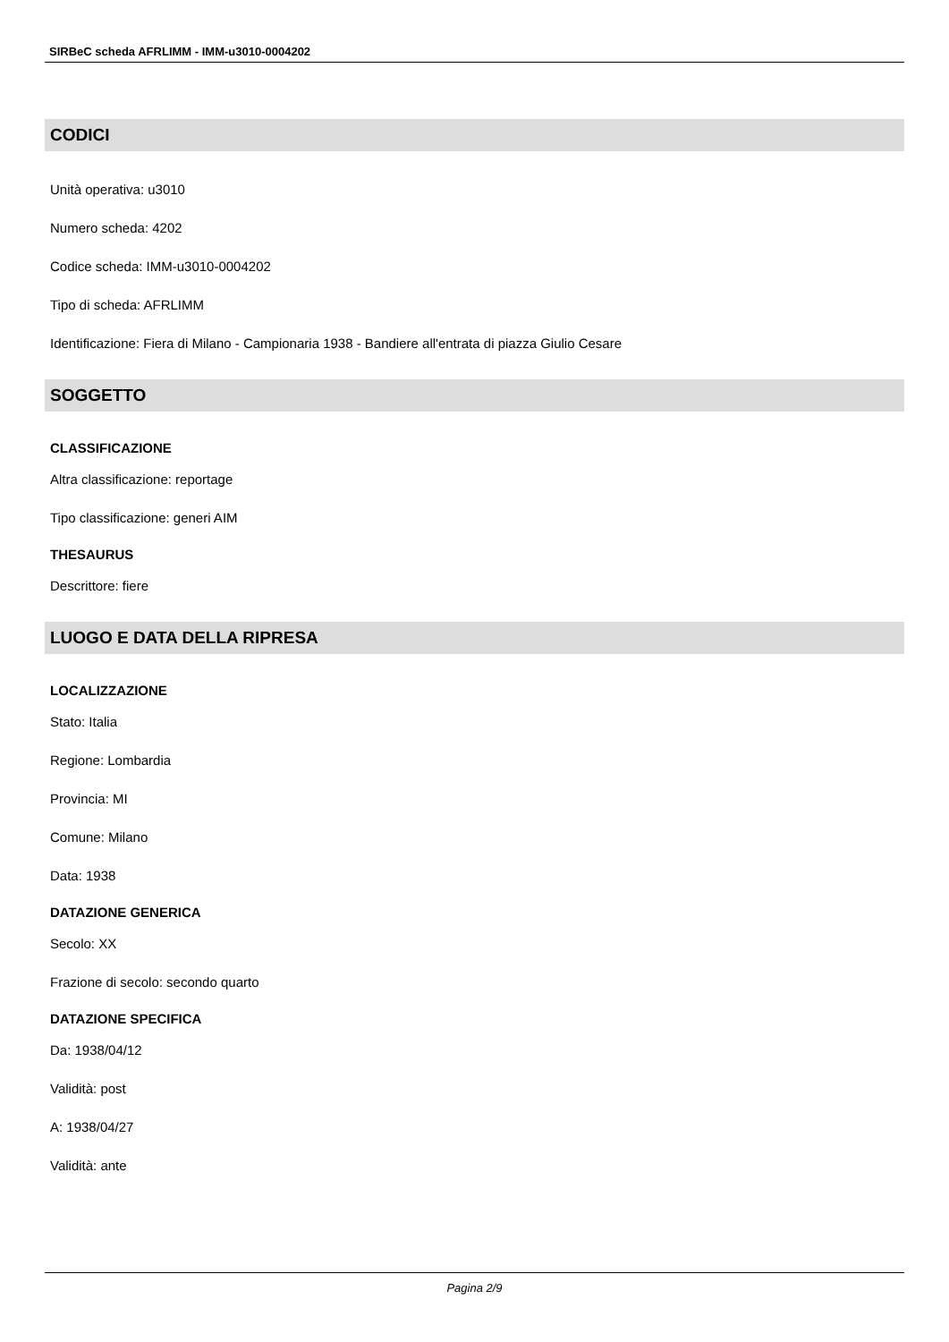SIRBeC scheda AFRLIMM - IMM-u3010-0004202
CODICI
Unità operativa: u3010
Numero scheda: 4202
Codice scheda: IMM-u3010-0004202
Tipo di scheda: AFRLIMM
Identificazione: Fiera di Milano - Campionaria 1938 - Bandiere all'entrata di piazza Giulio Cesare
SOGGETTO
CLASSIFICAZIONE
Altra classificazione: reportage
Tipo classificazione: generi AIM
THESAURUS
Descrittore: fiere
LUOGO E DATA DELLA RIPRESA
LOCALIZZAZIONE
Stato: Italia
Regione: Lombardia
Provincia: MI
Comune: Milano
Data: 1938
DATAZIONE GENERICA
Secolo: XX
Frazione di secolo: secondo quarto
DATAZIONE SPECIFICA
Da: 1938/04/12
Validità: post
A: 1938/04/27
Validità: ante
Pagina 2/9